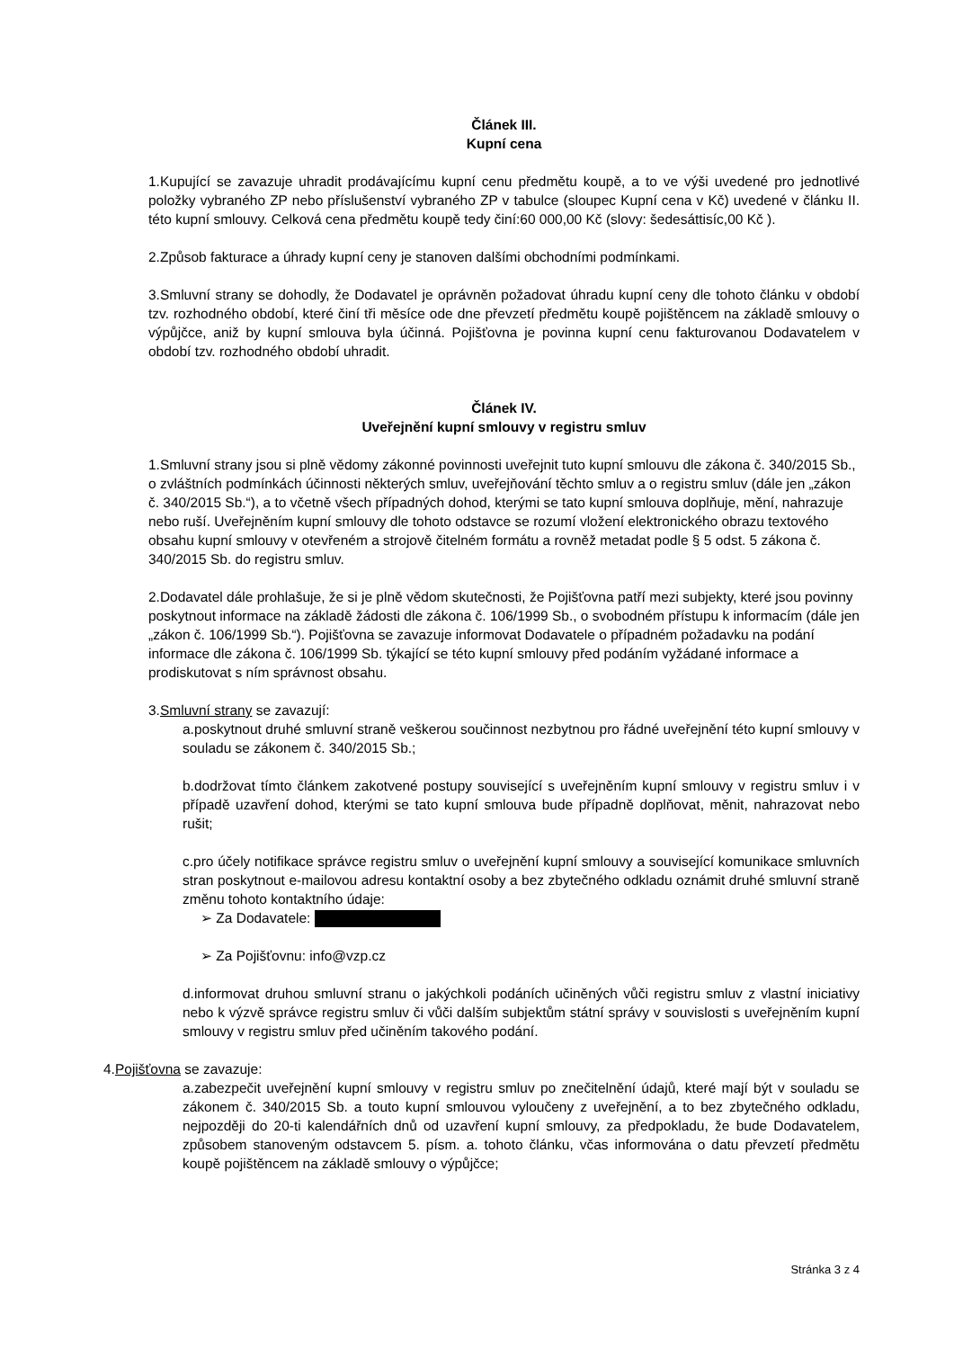Článek III.
Kupní cena
1.Kupující se zavazuje uhradit prodávajícímu kupní cenu předmětu koupě, a to ve výši uvedené pro jednotlivé položky vybraného ZP nebo příslušenství vybraného ZP v tabulce (sloupec Kupní cena v Kč) uvedené v článku II. této kupní smlouvy. Celková cena předmětu koupě tedy činí:60 000,00 Kč (slovy: šedesáttisíc,00 Kč ).
2.Způsob fakturace a úhrady kupní ceny je stanoven dalšími obchodními podmínkami.
3.Smluvní strany se dohodly, že Dodavatel je oprávněn požadovat úhradu kupní ceny dle tohoto článku v období tzv. rozhodného období, které činí tři měsíce ode dne převzetí předmětu koupě pojištěncem na základě smlouvy o výpůjčce, aniž by kupní smlouva byla účinná. Pojišťovna je povinna kupní cenu fakturovanou Dodavatelem v období tzv. rozhodného období uhradit.
Článek IV.
Uveřejnění kupní smlouvy v registru smluv
1.Smluvní strany jsou si plně vědomy zákonné povinnosti uveřejnit tuto kupní smlouvu dle zákona č. 340/2015 Sb., o zvláštních podmínkách účinnosti některých smluv, uveřejňování těchto smluv a o registru smluv (dále jen „zákon č. 340/2015 Sb.“), a to včetně všech případných dohod, kterými se tato kupní smlouva doplňuje, mění, nahrazuje nebo ruší. Uveřejněním kupní smlouvy dle tohoto odstavce se rozumí vložení elektronického obrazu textového obsahu kupní smlouvy v otevřeném a strojově čitelném formátu a rovněž metadat podle § 5 odst. 5 zákona č. 340/2015 Sb. do registru smluv.
2.Dodavatel dále prohlašuje, že si je plně vědom skutečnosti, že Pojišťovna patří mezi subjekty, které jsou povinny poskytnout informace na základě žádosti dle zákona č. 106/1999 Sb., o svobodném přístupu k informacím (dále jen „zákon č. 106/1999 Sb.“). Pojišťovna se zavazuje informovat Dodavatele o případném požadavku na podání informace dle zákona č. 106/1999 Sb. týkající se této kupní smlouvy před podáním vyžádané informace a prodiskutovat s ním správnost obsahu.
3.Smluvní strany se zavazují:
a.poskytnout druhé smluvní straně veškerou součinnost nezbytnou pro řádné uveřejnění této kupní smlouvy v souladu se zákonem č. 340/2015 Sb.;
b.dodržovat tímto článkem zakotvené postupy související s uveřejněním kupní smlouvy v registru smluv i v případě uzavření dohod, kterými se tato kupní smlouva bude případně doplňovat, měnit, nahrazovat nebo rušit;
c.pro účely notifikace správce registru smluv o uveřejnění kupní smlouvy a související komunikace smluvních stran poskytnout e-mailovou adresu kontaktní osoby a bez zbytečného odkladu oznámit druhé smluvní straně změnu tohoto kontaktního údaje:
➢ Za Dodavatele:
➢ Za Pojišťovnu: info@vzp.cz
d.informovat druhou smluvní stranu o jakýchkoli podáních učiněných vůči registru smluv z vlastní iniciativy nebo k výzvě správce registru smluv či vůči dalším subjektům státní správy v souvislosti s uveřejněním kupní smlouvy v registru smluv před učiněním takového podání.
4.Pojišťovna se zavazuje:
a.zabezpečit uveřejnění kupní smlouvy v registru smluv po znečitelnění údajů, které mají být v souladu se zákonem č. 340/2015 Sb. a touto kupní smlouvou vyloučeny z uveřejnění, a to bez zbytečného odkladu, nejpozději do 20-ti kalendářních dnů od uzavření kupní smlouvy, za předpokladu, že bude Dodavatelem, způsobem stanoveným odstavcem 5. písm. a. tohoto článku, včas informována o datu převzetí předmětu koupě pojištěncem na základě smlouvy o výpůjčce;
Stránka 3 z 4